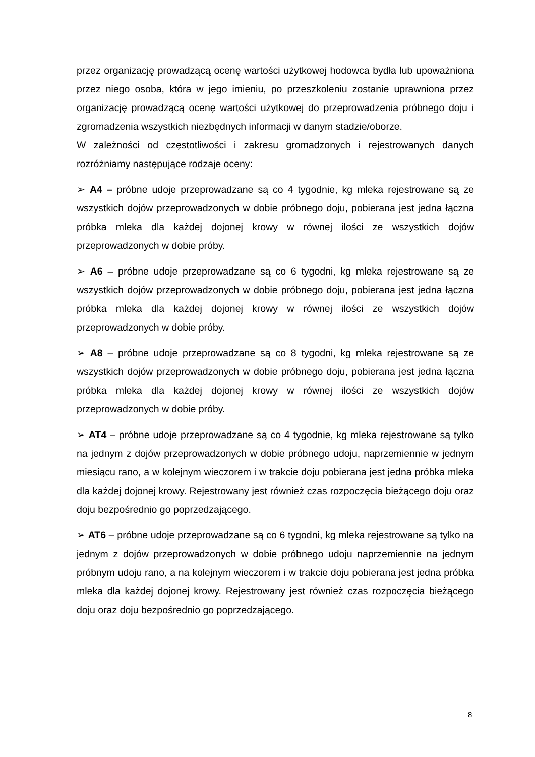przez organizację prowadzącą ocenę wartości użytkowej hodowca bydła lub upoważniona przez niego osoba, która w jego imieniu, po przeszkoleniu zostanie uprawniona przez organizację prowadzącą ocenę wartości użytkowej do przeprowadzenia próbnego doju i zgromadzenia wszystkich niezbędnych informacji w danym stadzie/oborze.
W zależności od częstotliwości i zakresu gromadzonych i rejestrowanych danych rozróżniamy następujące rodzaje oceny:
➢ A4 – próbne udoje przeprowadzane są co 4 tygodnie, kg mleka rejestrowane są ze wszystkich dojów przeprowadzonych w dobie próbnego doju, pobierana jest jedna łączna próbka mleka dla każdej dojonej krowy w równej ilości ze wszystkich dojów przeprowadzonych w dobie próby.
➢ A6 – próbne udoje przeprowadzane są co 6 tygodni, kg mleka rejestrowane są ze wszystkich dojów przeprowadzonych w dobie próbnego doju, pobierana jest jedna łączna próbka mleka dla każdej dojonej krowy w równej ilości ze wszystkich dojów przeprowadzonych w dobie próby.
➢ A8 – próbne udoje przeprowadzane są co 8 tygodni, kg mleka rejestrowane są ze wszystkich dojów przeprowadzonych w dobie próbnego doju, pobierana jest jedna łączna próbka mleka dla każdej dojonej krowy w równej ilości ze wszystkich dojów przeprowadzonych w dobie próby.
➢ AT4 – próbne udoje przeprowadzane są co 4 tygodnie, kg mleka rejestrowane są tylko na jednym z dojów przeprowadzonych w dobie próbnego udoju, naprzemiennie w jednym miesiącu rano, a w kolejnym wieczorem i w trakcie doju pobierana jest jedna próbka mleka dla każdej dojonej krowy. Rejestrowany jest również czas rozpoczęcia bieżącego doju oraz doju bezpośrednio go poprzedzającego.
➢ AT6 – próbne udoje przeprowadzane są co 6 tygodni, kg mleka rejestrowane są tylko na jednym z dojów przeprowadzonych w dobie próbnego udoju naprzemiennie na jednym próbnym udoju rano, a na kolejnym wieczorem i w trakcie doju pobierana jest jedna próbka mleka dla każdej dojonej krowy. Rejestrowany jest również czas rozpoczęcia bieżącego doju oraz doju bezpośrednio go poprzedzającego.
8